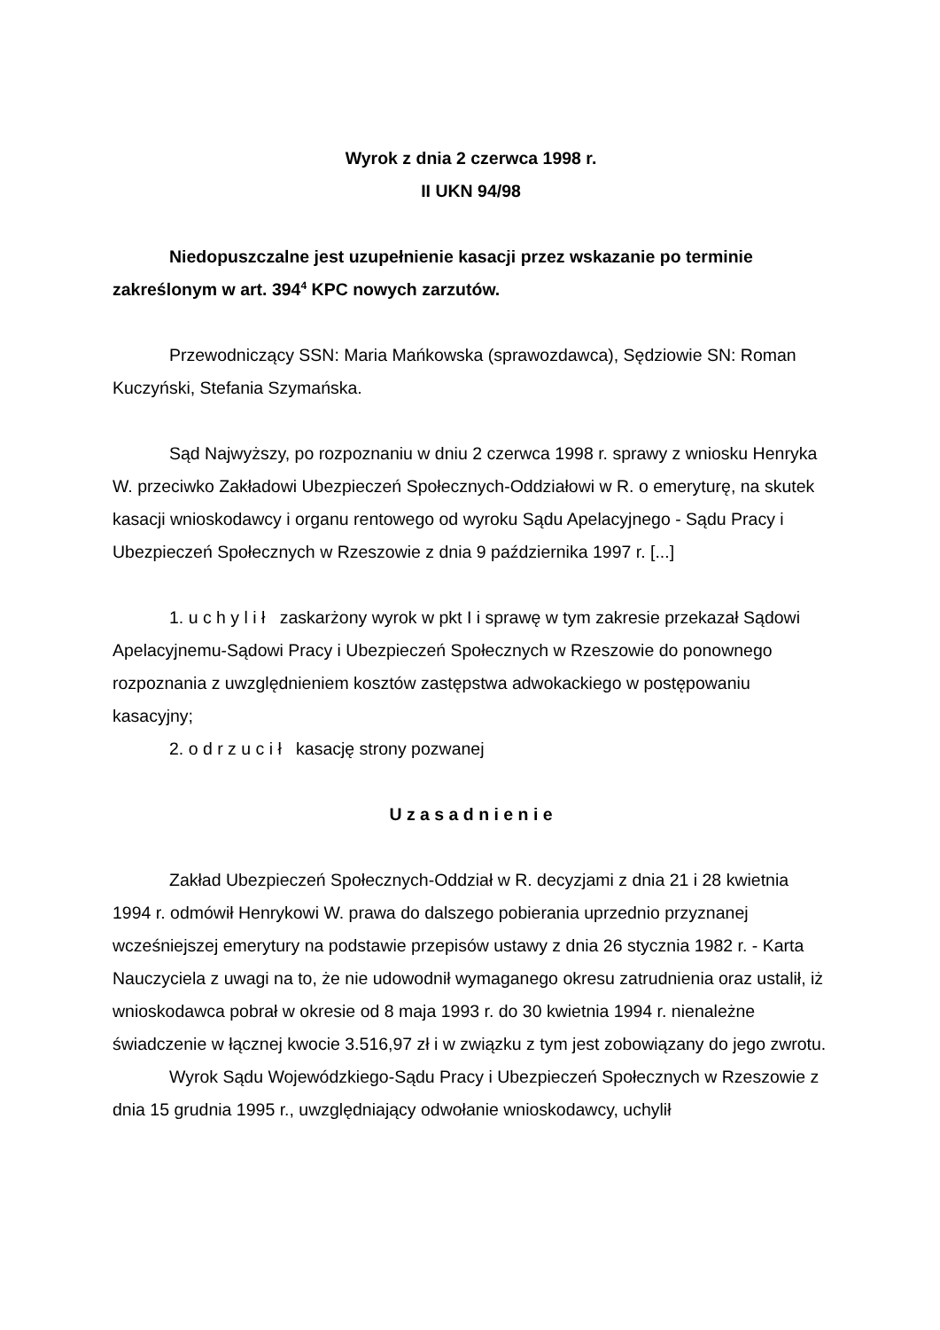Wyrok z dnia 2 czerwca 1998 r.
II UKN 94/98
Niedopuszczalne jest uzupełnienie kasacji przez wskazanie po terminie zakreślonym w art. 394<sup>4</sup> KPC nowych zarzutów.
Przewodniczący SSN: Maria Mańkowska (sprawozdawca), Sędziowie SN: Roman Kuczyński, Stefania Szymańska.
Sąd Najwyższy, po rozpoznaniu w dniu 2 czerwca 1998 r. sprawy z wniosku Henryka W. przeciwko Zakładowi Ubezpieczeń Społecznych-Oddziałowi w R. o emeryturę, na skutek kasacji wnioskodawcy i organu rentowego od wyroku Sądu Apelacyjnego - Sądu Pracy i Ubezpieczeń Społecznych w Rzeszowie z dnia 9 października 1997 r. [...]
1. u c h y l i ł zaskarżony wyrok w pkt I i sprawę w tym zakresie przekazał Sądowi Apelacyjnemu-Sądowi Pracy i Ubezpieczeń Społecznych w Rzeszowie do ponownego rozpoznania z uwzględnieniem kosztów zastępstwa adwokackiego w postępowaniu kasacyjny;
2. o d r z u c i ł kasację strony pozwanej
U z a s a d n i e n i e
Zakład Ubezpieczeń Społecznych-Oddział w R. decyzjami z dnia 21 i 28 kwietnia 1994 r. odmówił Henrykowi W. prawa do dalszego pobierania uprzednio przyznanej wcześniejszej emerytury na podstawie przepisów ustawy z dnia 26 stycznia 1982 r. - Karta Nauczyciela z uwagi na to, że nie udowodnił wymaganego okresu zatrudnienia oraz ustalił, iż wnioskodawca pobrał w okresie od 8 maja 1993 r. do 30 kwietnia 1994 r. nienależne świadczenie w łącznej kwocie 3.516,97 zł i w związku z tym jest zobowiązany do jego zwrotu.
Wyrok Sądu Wojewódzkiego-Sądu Pracy i Ubezpieczeń Społecznych w Rzeszowie z dnia 15 grudnia 1995 r., uwzględniający odwołanie wnioskodawcy, uchylił